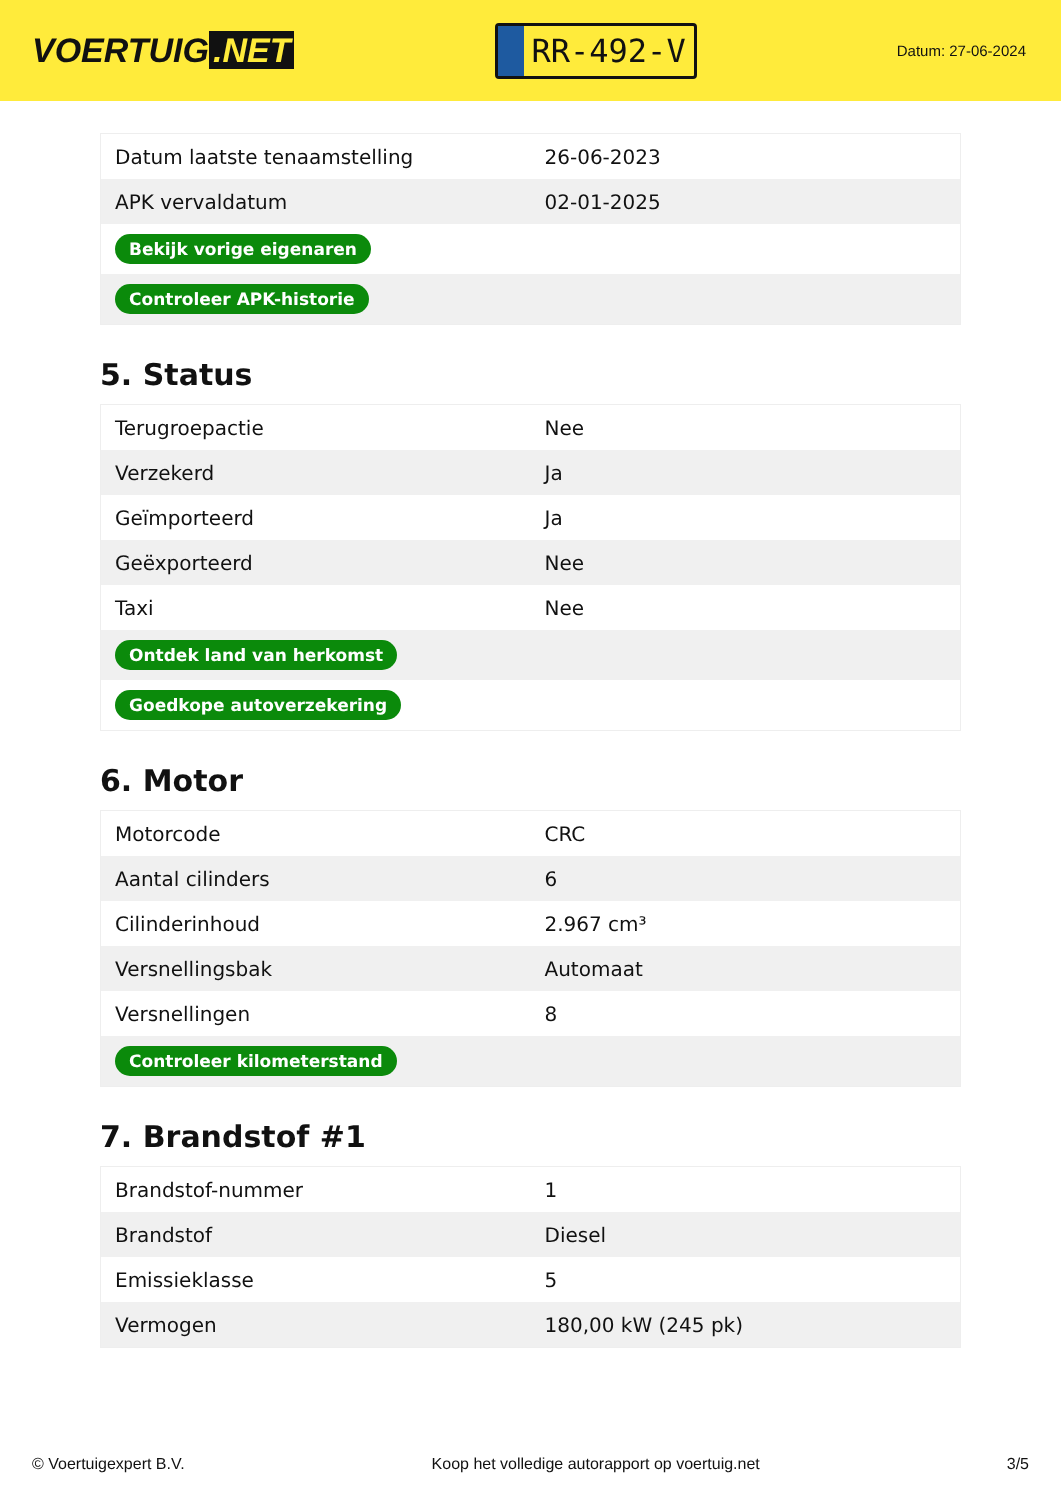VOERTUIG.NET
RR-492-V
Datum: 27-06-2024
| Datum laatste tenaamstelling | 26-06-2023 |
| APK vervaldatum | 02-01-2025 |
| Bekijk vorige eigenaren | |
| Controleer APK-historie | |
5. Status
| Terugroepactie | Nee |
| Verzekerd | Ja |
| Geïmporteerd | Ja |
| Geëxporteerd | Nee |
| Taxi | Nee |
| Ontdek land van herkomst | |
| Goedkope autoverzekering | |
6. Motor
| Motorcode | CRC |
| Aantal cilinders | 6 |
| Cilinderinhoud | 2.967 cm³ |
| Versnellingsbak | Automaat |
| Versnellingen | 8 |
| Controleer kilometerstand | |
7. Brandstof #1
| Brandstof-nummer | 1 |
| Brandstof | Diesel |
| Emissieklasse | 5 |
| Vermogen | 180,00 kW (245 pk) |
© Voertuigexpert B.V. Koop het volledige autorapport op voertuig.net 3/5